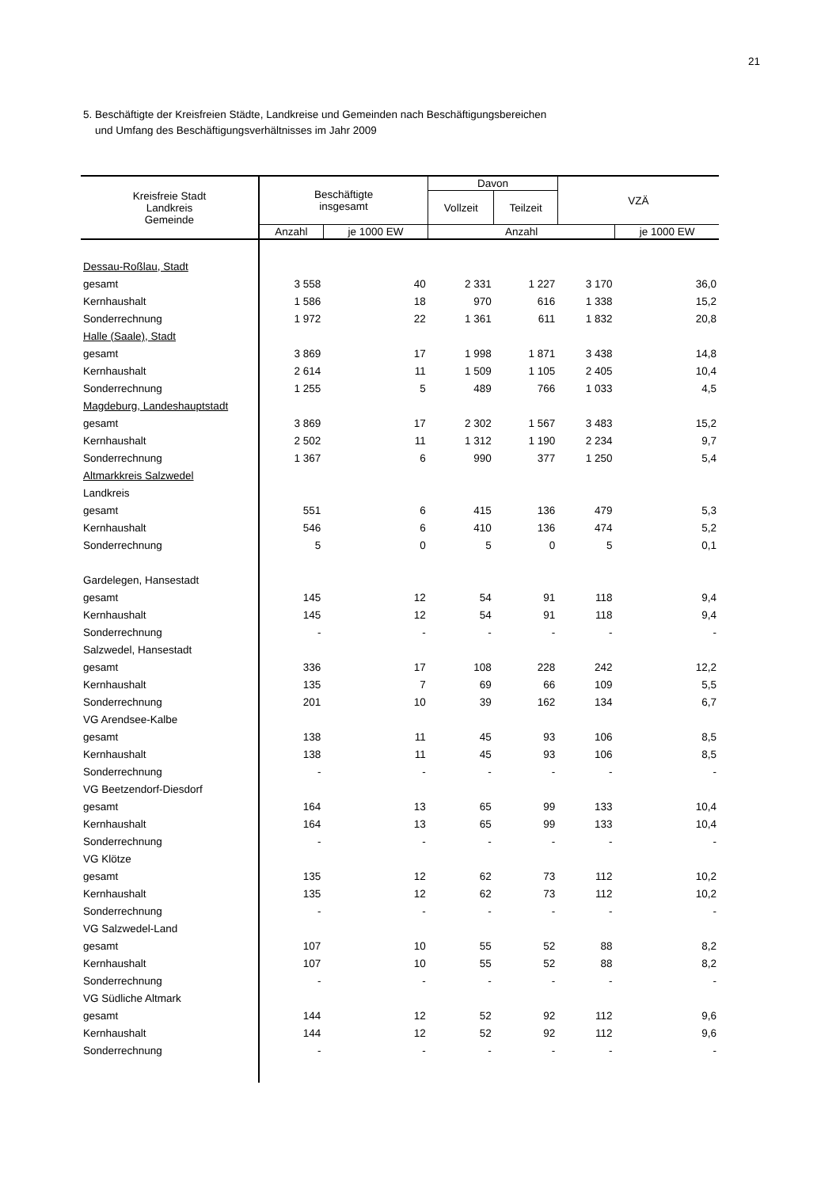21
5. Beschäftigte der Kreisfreien Städte, Landkreise und Gemeinden nach Beschäftigungsbereichen
und Umfang des Beschäftigungsverhältnisses im Jahr 2009
| Kreisfreie Stadt Landkreis Gemeinde | Beschäftigte insgesamt | | Davon | | VZÄ | |
| --- | --- | --- | --- | --- | --- | --- |
| | | | Vollzeit | Teilzeit | | |
| | Anzahl | je 1000 EW | Anzahl | | | je 1000 EW |
| Dessau-Roßlau, Stadt | | | | | | |
| gesamt | 3 558 | 40 | 2 331 | 1 227 | 3 170 | 36,0 |
| Kernhaushalt | 1 586 | 18 | 970 | 616 | 1 338 | 15,2 |
| Sonderrechnung | 1 972 | 22 | 1 361 | 611 | 1 832 | 20,8 |
| Halle (Saale), Stadt | | | | | | |
| gesamt | 3 869 | 17 | 1 998 | 1 871 | 3 438 | 14,8 |
| Kernhaushalt | 2 614 | 11 | 1 509 | 1 105 | 2 405 | 10,4 |
| Sonderrechnung | 1 255 | 5 | 489 | 766 | 1 033 | 4,5 |
| Magdeburg, Landeshauptstadt | | | | | | |
| gesamt | 3 869 | 17 | 2 302 | 1 567 | 3 483 | 15,2 |
| Kernhaushalt | 2 502 | 11 | 1 312 | 1 190 | 2 234 | 9,7 |
| Sonderrechnung | 1 367 | 6 | 990 | 377 | 1 250 | 5,4 |
| Altmarkkreis Salzwedel | | | | | | |
| Landkreis | | | | | | |
| gesamt | 551 | 6 | 415 | 136 | 479 | 5,3 |
| Kernhaushalt | 546 | 6 | 410 | 136 | 474 | 5,2 |
| Sonderrechnung | 5 | 0 | 5 | 0 | 5 | 0,1 |
| Gardelegen, Hansestadt | | | | | | |
| gesamt | 145 | 12 | 54 | 91 | 118 | 9,4 |
| Kernhaushalt | 145 | 12 | 54 | 91 | 118 | 9,4 |
| Sonderrechnung | - | - | - | - | - | - |
| Salzwedel, Hansestadt | | | | | | |
| gesamt | 336 | 17 | 108 | 228 | 242 | 12,2 |
| Kernhaushalt | 135 | 7 | 69 | 66 | 109 | 5,5 |
| Sonderrechnung | 201 | 10 | 39 | 162 | 134 | 6,7 |
| VG Arendsee-Kalbe | | | | | | |
| gesamt | 138 | 11 | 45 | 93 | 106 | 8,5 |
| Kernhaushalt | 138 | 11 | 45 | 93 | 106 | 8,5 |
| Sonderrechnung | - | - | - | - | - | - |
| VG Beetzendorf-Diesdorf | | | | | | |
| gesamt | 164 | 13 | 65 | 99 | 133 | 10,4 |
| Kernhaushalt | 164 | 13 | 65 | 99 | 133 | 10,4 |
| Sonderrechnung | - | - | - | - | - | - |
| VG Klötze | | | | | | |
| gesamt | 135 | 12 | 62 | 73 | 112 | 10,2 |
| Kernhaushalt | 135 | 12 | 62 | 73 | 112 | 10,2 |
| Sonderrechnung | - | - | - | - | - | - |
| VG Salzwedel-Land | | | | | | |
| gesamt | 107 | 10 | 55 | 52 | 88 | 8,2 |
| Kernhaushalt | 107 | 10 | 55 | 52 | 88 | 8,2 |
| Sonderrechnung | - | - | - | - | - | - |
| VG Südliche Altmark | | | | | | |
| gesamt | 144 | 12 | 52 | 92 | 112 | 9,6 |
| Kernhaushalt | 144 | 12 | 52 | 92 | 112 | 9,6 |
| Sonderrechnung | - | - | - | - | - | - |